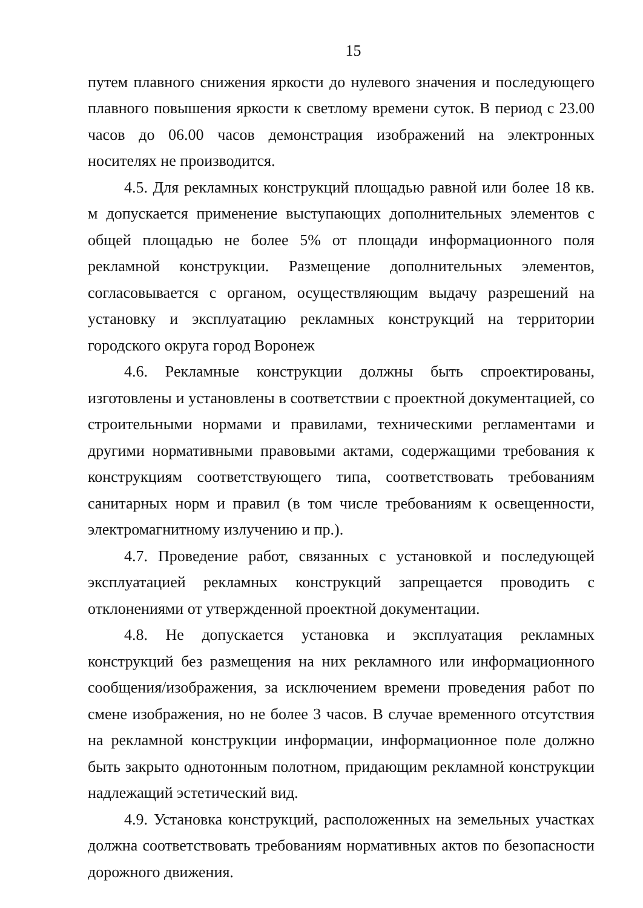15
путем плавного снижения яркости до нулевого значения и последующего плавного повышения яркости к светлому времени суток. В период с 23.00 часов до 06.00 часов демонстрация изображений на электронных носителях не производится.
4.5. Для рекламных конструкций площадью равной или более 18 кв. м допускается применение выступающих дополнительных элементов с общей площадью не более 5% от площади информационного поля рекламной конструкции. Размещение дополнительных элементов, согласовывается с органом, осуществляющим выдачу разрешений на установку и эксплуатацию рекламных конструкций на территории городского округа город Воронеж
4.6. Рекламные конструкции должны быть спроектированы, изготовлены и установлены в соответствии с проектной документацией, со строительными нормами и правилами, техническими регламентами и другими нормативными правовыми актами, содержащими требования к конструкциям соответствующего типа, соответствовать требованиям санитарных норм и правил (в том числе требованиям к освещенности, электромагнитному излучению и пр.).
4.7. Проведение работ, связанных с установкой и последующей эксплуатацией рекламных конструкций запрещается проводить с отклонениями от утвержденной проектной документации.
4.8. Не допускается установка и эксплуатация рекламных конструкций без размещения на них рекламного или информационного сообщения/изображения, за исключением времени проведения работ по смене изображения, но не более 3 часов. В случае временного отсутствия на рекламной конструкции информации, информационное поле должно быть закрыто однотонным полотном, придающим рекламной конструкции надлежащий эстетический вид.
4.9. Установка конструкций, расположенных на земельных участках должна соответствовать требованиям нормативных актов по безопасности дорожного движения.